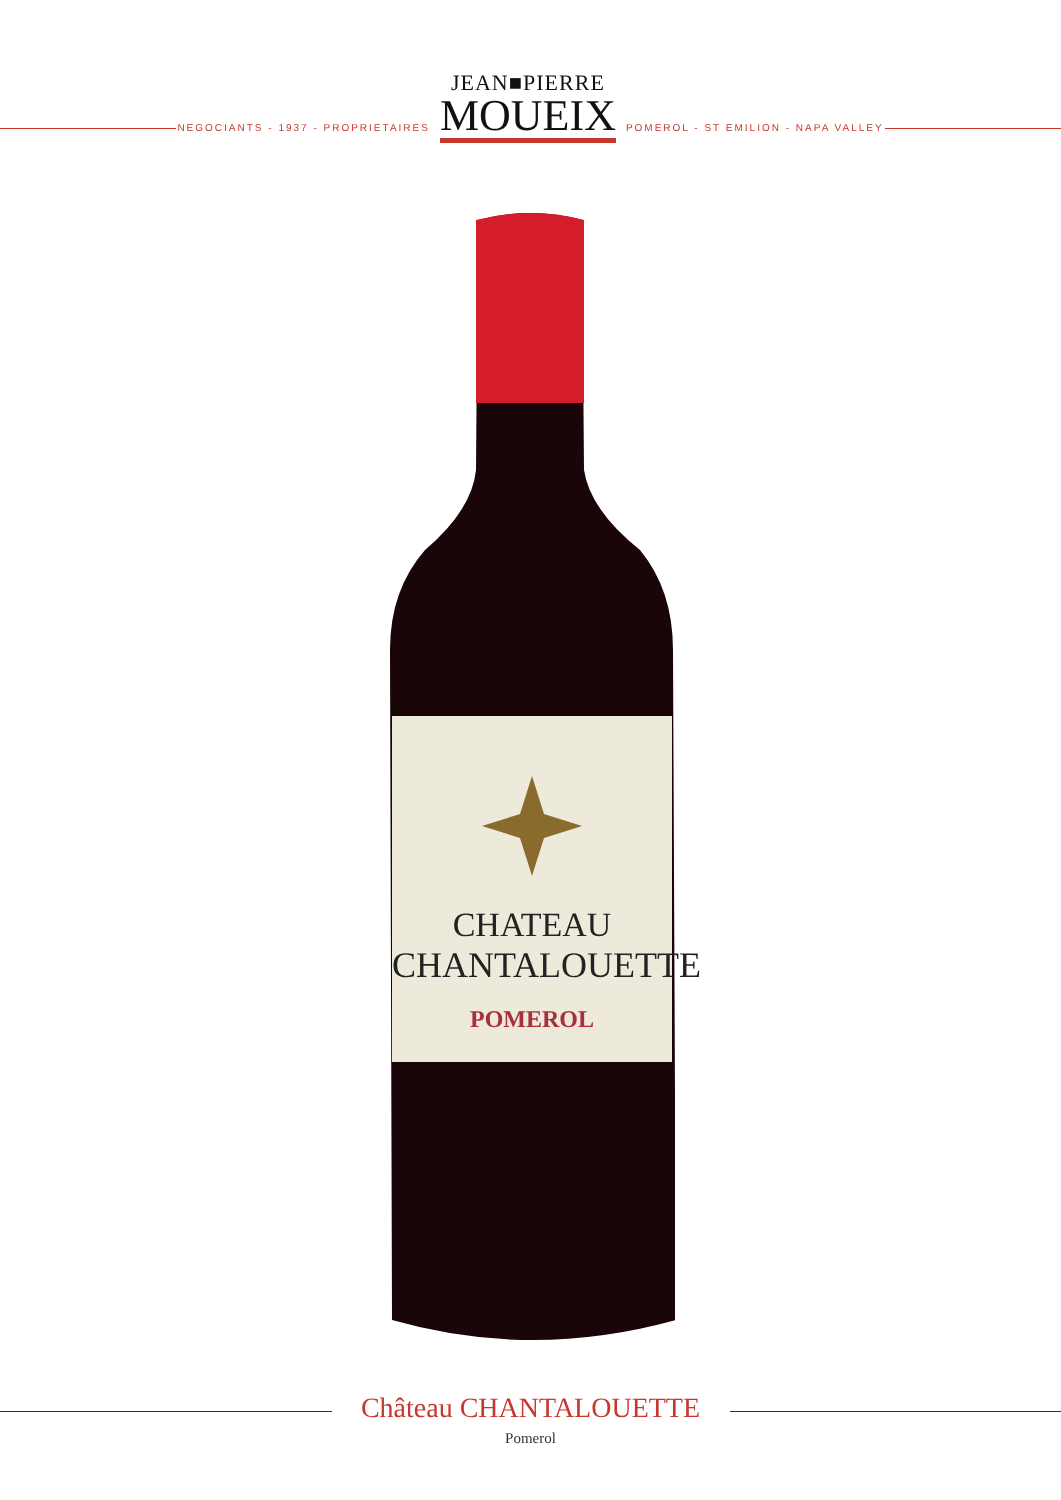NEGOCIANTS - 1937 - PROPRIETAIRES
JEAN■PIERRE
MOUEIX
POMEROL - ST EMILION - NAPA VALLEY
CHATEAU
CHANTALOUETTE
POMEROL
Château CHANTALOUETTE
Pomerol